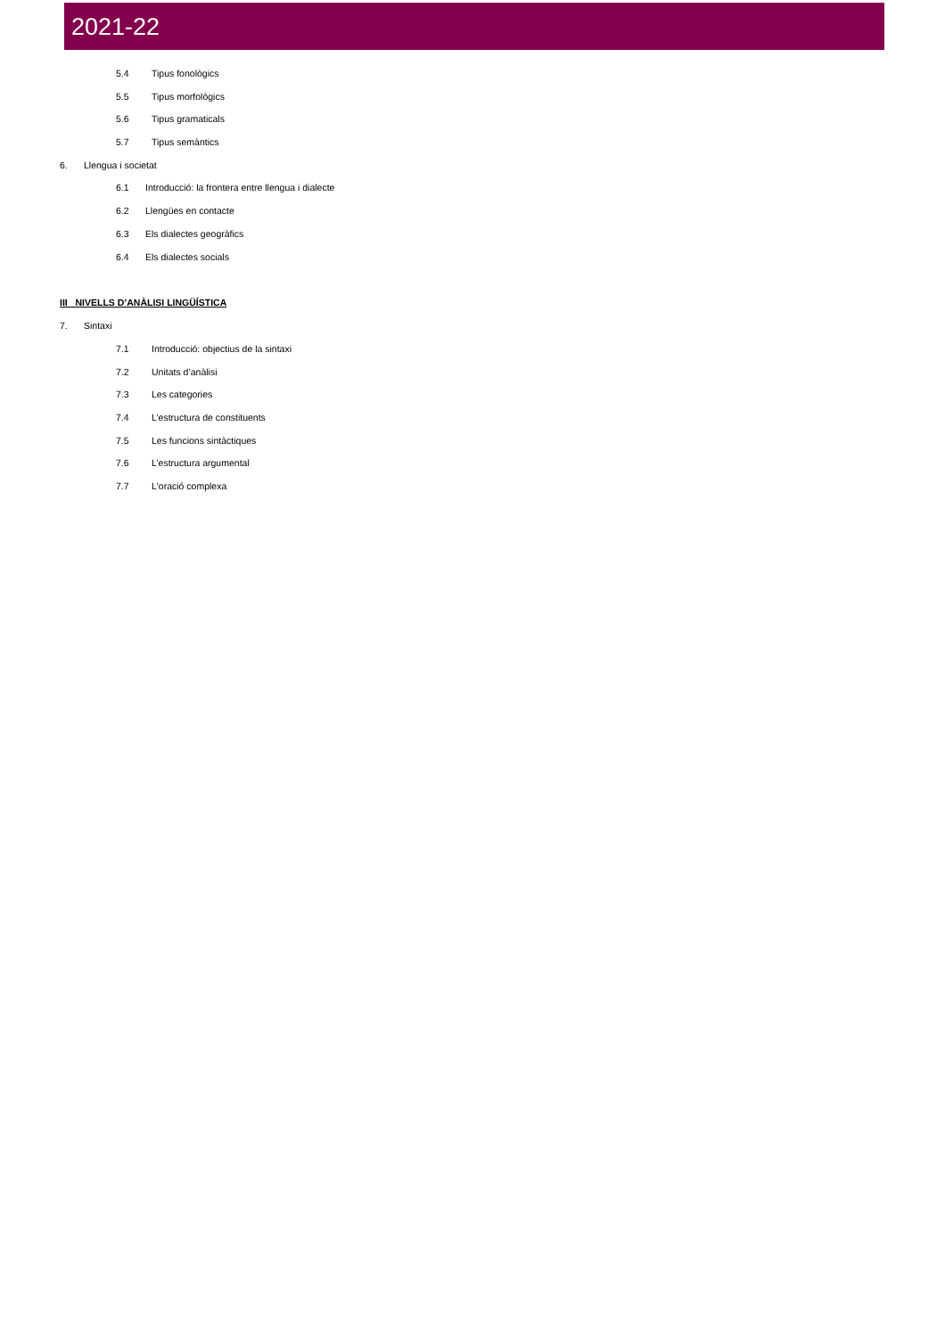2021-22
5.4 Tipus fonològics
5.5 Tipus morfològics
5.6 Tipus gramaticals
5.7 Tipus semàntics
6. Llengua i societat
6.1 Introducció: la frontera entre llengua i dialecte
6.2 Llengües en contacte
6.3 Els dialectes geogràfics
6.4 Els dialectes socials
III NIVELLS D’ANÀLISI LINGÜÍSTICA
7. Sintaxi
7.1 Introducció: objectius de la sintaxi
7.2 Unitats d’anàlisi
7.3 Les categories
7.4 L’estructura de constituents
7.5 Les funcions sintàctiques
7.6 L’estructura argumental
7.7 L'oració complexa